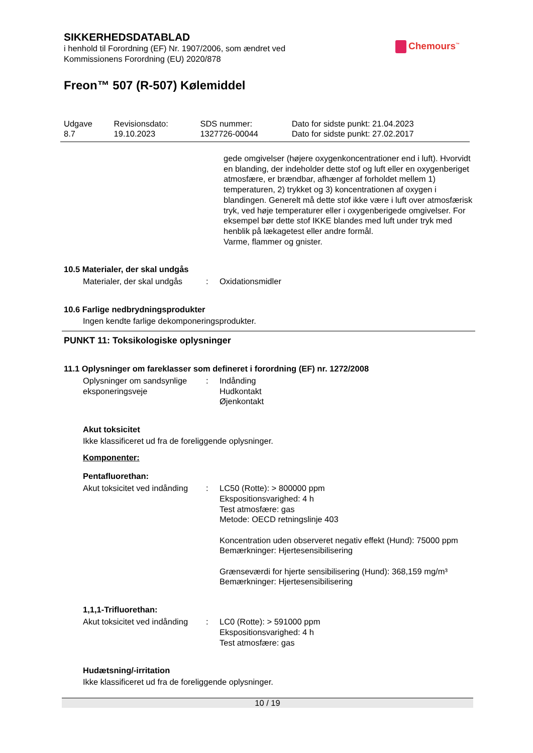SIKKERHEDSDATABLAD
i henhold til Forordning (EF) Nr. 1907/2006, som ændret ved
Kommissionens Forordning (EU) 2020/878
Chemours<sup>™</sup>
Freon™ 507 (R-507) Kølemiddel
| Udgave 8.7 | Revisionsdato: 19.10.2023 | SDS nummer: 1327726-00044 | Dato for sidste punkt: 21.04.2023 Dato for sidste punkt: 27.02.2017 |
gede omgivelser (højere oxygenkoncentrationer end i luft). Hvorvidt en blanding, der indeholder dette stof og luft eller en oxygenberiget atmosfære, er brændbar, afhænger af forholdet mellem 1) temperaturen, 2) trykket og 3) koncentrationen af oxygen i blandingen. Generelt må dette stof ikke være i luft over atmosfærisk tryk, ved høje temperaturer eller i oxygenberigede omgivelser. For eksempel bør dette stof IKKE blandes med luft under tryk med henblik på lækagetest eller andre formål.
Varme, flammer og gnister.
10.5 Materialer, der skal undgås
Materialer, der skal undgås
: Oxidationsmidler
10.6 Farlige nedbrydningsprodukter
Ingen kendte farlige dekomponeringsprodukter.
PUNKT 11: Toksikologiske oplysninger
11.1 Oplysninger om fareklasser som defineret i forordning (EF) nr. 1272/2008
Oplysninger om sandsynlige eksponeringsveje
: Indånding
Hudkontakt
Øjenkontakt
Akut toksicitet
Ikke klassificeret ud fra de foreliggende oplysninger.
Komponenter:
Pentafluorethan:
Akut toksicitet ved indånding
: LC50 (Rotte): > 800000 ppm
Ekspositionsvarighed: 4 h
Test atmosfære: gas
Metode: OECD retningslinje 403
Koncentration uden observeret negativ effekt (Hund): 75000 ppm
Bemærkninger: Hjertesensibilisering
Grænseværdi for hjerte sensibilisering (Hund): 368,159 mg/m³
Bemærkninger: Hjertesensibilisering
1,1,1-Trifluorethan:
Akut toksicitet ved indånding
: LC0 (Rotte): > 591000 ppm
Ekspositionsvarighed: 4 h
Test atmosfære: gas
Hudætsning/-irritation
Ikke klassificeret ud fra de foreliggende oplysninger.
10 / 19